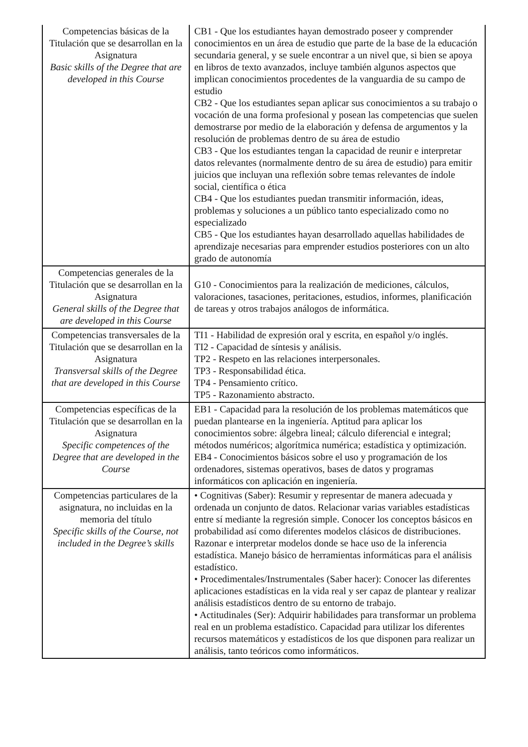| Competencias básicas de la Titulación que se desarrollan en la Asignatura Basic skills of the Degree that are developed in this Course | CB1 - Que los estudiantes hayan demostrado poseer y comprender conocimientos en un área de estudio que parte de la base de la educación secundaria general, y se suele encontrar a un nivel que, si bien se apoya en libros de texto avanzados, incluye también algunos aspectos que implican conocimientos procedentes de la vanguardia de su campo de estudio CB2 - Que los estudiantes sepan aplicar sus conocimientos a su trabajo o vocación de una forma profesional y posean las competencias que suelen demostrarse por medio de la elaboración y defensa de argumentos y la resolución de problemas dentro de su área de estudio CB3 - Que los estudiantes tengan la capacidad de reunir e interpretar datos relevantes (normalmente dentro de su área de estudio) para emitir juicios que incluyan una reflexión sobre temas relevantes de índole social, científica o ética CB4 - Que los estudiantes puedan transmitir información, ideas, problemas y soluciones a un público tanto especializado como no especializado CB5 - Que los estudiantes hayan desarrollado aquellas habilidades de aprendizaje necesarias para emprender estudios posteriores con un alto grado de autonomía |
| Competencias generales de la Titulación que se desarrollan en la Asignatura General skills of the Degree that are developed in this Course | G10 - Conocimientos para la realización de mediciones, cálculos, valoraciones, tasaciones, peritaciones, estudios, informes, planificación de tareas y otros trabajos análogos de informática. |
| Competencias transversales de la Titulación que se desarrollan en la Asignatura Transversal skills of the Degree that are developed in this Course | TI1 - Habilidad de expresión oral y escrita, en español y/o inglés. TI2 - Capacidad de síntesis y análisis. TP2 - Respeto en las relaciones interpersonales. TP3 - Responsabilidad ética. TP4 - Pensamiento crítico. TP5 - Razonamiento abstracto. |
| Competencias específicas de la Titulación que se desarrollan en la Asignatura Specific competences of the Degree that are developed in the Course | EB1 - Capacidad para la resolución de los problemas matemáticos que puedan plantearse en la ingeniería. Aptitud para aplicar los conocimientos sobre: álgebra lineal; cálculo diferencial e integral; métodos numéricos; algorítmica numérica; estadística y optimización. EB4 - Conocimientos básicos sobre el uso y programación de los ordenadores, sistemas operativos, bases de datos y programas informáticos con aplicación en ingeniería. |
| Competencias particulares de la asignatura, no incluidas en la memoria del título Specific skills of the Course, not included in the Degree’s skills | • Cognitivas (Saber): Resumir y representar de manera adecuada y ordenada un conjunto de datos. Relacionar varias variables estadísticas entre sí mediante la regresión simple. Conocer los conceptos básicos en probabilidad así como diferentes modelos clásicos de distribuciones. Razonar e interpretar modelos donde se hace uso de la inferencia estadística. Manejo básico de herramientas informáticas para el análisis estadístico. • Procedimentales/Instrumentales (Saber hacer): Conocer las diferentes aplicaciones estadísticas en la vida real y ser capaz de plantear y realizar análisis estadísticos dentro de su entorno de trabajo. • Actitudinales (Ser): Adquirir habilidades para transformar un problema real en un problema estadístico. Capacidad para utilizar los diferentes recursos matemáticos y estadísticos de los que disponen para realizar un análisis, tanto teóricos como informáticos. |